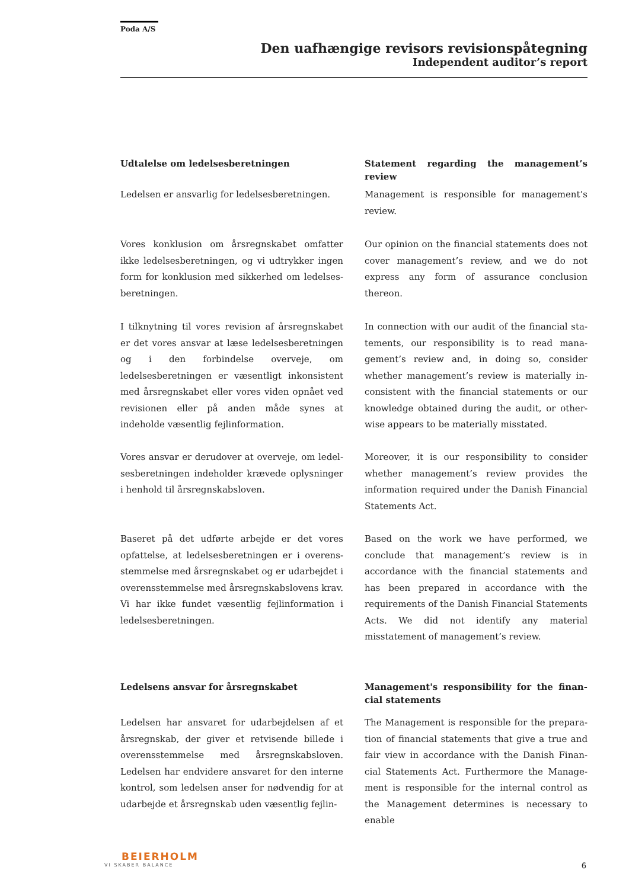Poda A/S
Den uafhængige revisors revisionspåtegning
Independent auditor’s report
Udtalelse om ledelsesberetningen Statement regarding the management’s review
Ledelsen er ansvarlig for ledelsesberetningen.
Management is responsible for management’s review.
Vores konklusion om årsregnskabet omfatter ikke ledelsesberetningen, og vi udtrykker ingen form for konklusion med sikkerhed om ledelses­beretningen.
Our opinion on the financial statements does not cover management’s review, and we do not express any form of assurance conclusion thereon.
I tilknytning til vores revision af årsregnskabet er det vores ansvar at læse ledelsesberetningen og i den forbindelse overveje, om ledelsesberetnin­gen er væsentligt inkonsistent med årsregnska­bet eller vores viden opnået ved revisionen eller på anden måde synes at indeholde væsentlig fejlinformation.
In connection with our audit of the financial sta­tements, our responsibility is to read mana­gement’s review and, in doing so, consider whether management’s review is materially in­consistent with the financial statements or our knowledge obtained during the audit, or other­wise appears to be materially misstated.
Vores ansvar er derudover at overveje, om ledel­sesberetningen indeholder krævede oplysninger i henhold til årsregnskabsloven.
Moreover, it is our responsibility to consider whether management’s review provides the information required under the Danish Financial Statements Act.
Baseret på det udførte arbejde er det vores opfattelse, at ledelsesberetningen er i overens­stemmelse med årsregnskabet og er udarbejdet i overensstemmelse med årsregnskabslovens krav. Vi har ikke fundet væsentlig fejlinformation i ledelsesberetningen.
Based on the work we have performed, we conclude that management’s review is in accordance with the financial statements and has been prepared in accordance with the requirements of the Danish Financial Statements Acts. We did not identify any material misstatement of management’s review.
Ledelsens ansvar for årsregnskabet Management's responsibility for the finan­cial statements
Ledelsen har ansvaret for udarbejdelsen af et årsregnskab, der giver et retvisende billede i overensstemmelse med årsregnskabsloven. Ledelsen har endvidere ansvaret for den interne kontrol, som ledelsen anser for nødvendig for at udarbejde et årsregnskab uden væsentlig fejlin-
The Management is responsible for the prepara­tion of financial statements that give a true and fair view in accordance with the Danish Finan­cial Statements Act. Furthermore the Manage­ment is responsible for the internal control as the Management determines is necessary to enable
BEIERHOLM
VI SKABER BALANCE
6